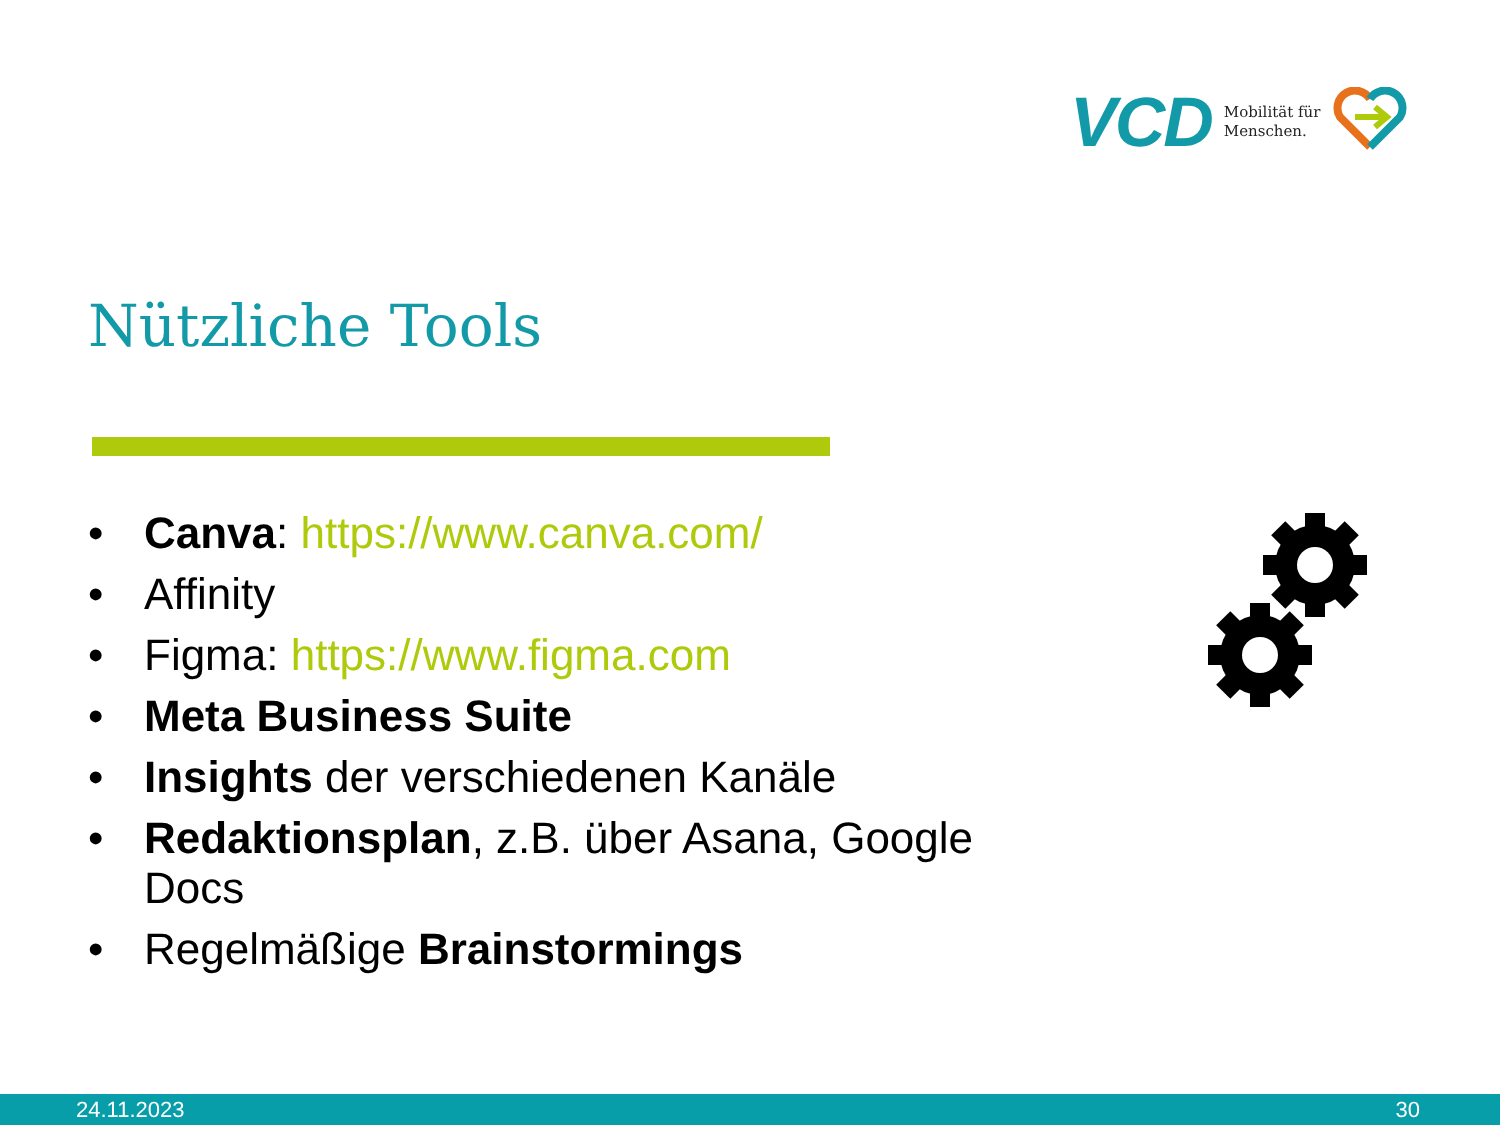VCD Mobilität für
Menschen.
Nützliche Tools
• Canva: https://www.canva.com/
• Affinity
• Figma: https://www.figma.com
• Meta Business Suite
• Insights der verschiedenen Kanäle
• Redaktionsplan, z.B. über Asana, Google Docs
• Regelmäßige Brainstormings
24.11.2023 30